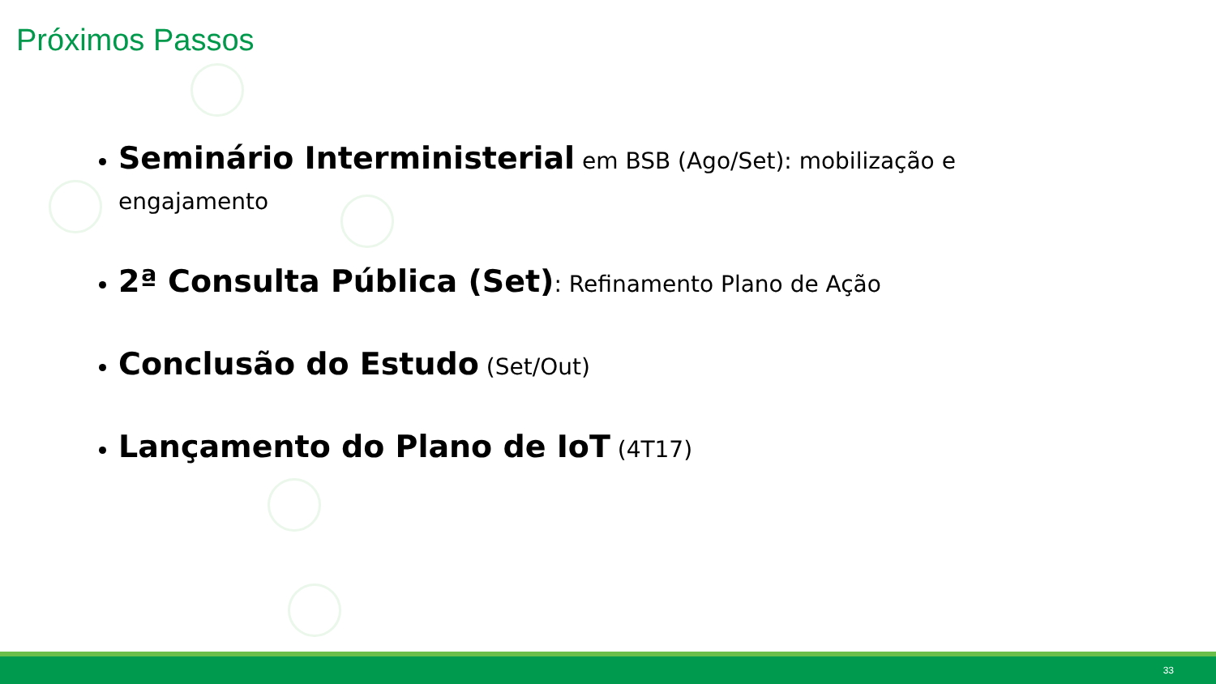Próximos Passos
Seminário Interministerial em BSB (Ago/Set): mobilização e engajamento
2ª Consulta Pública (Set): Refinamento Plano de Ação
Conclusão do Estudo (Set/Out)
Lançamento do Plano de IoT (4T17)
33